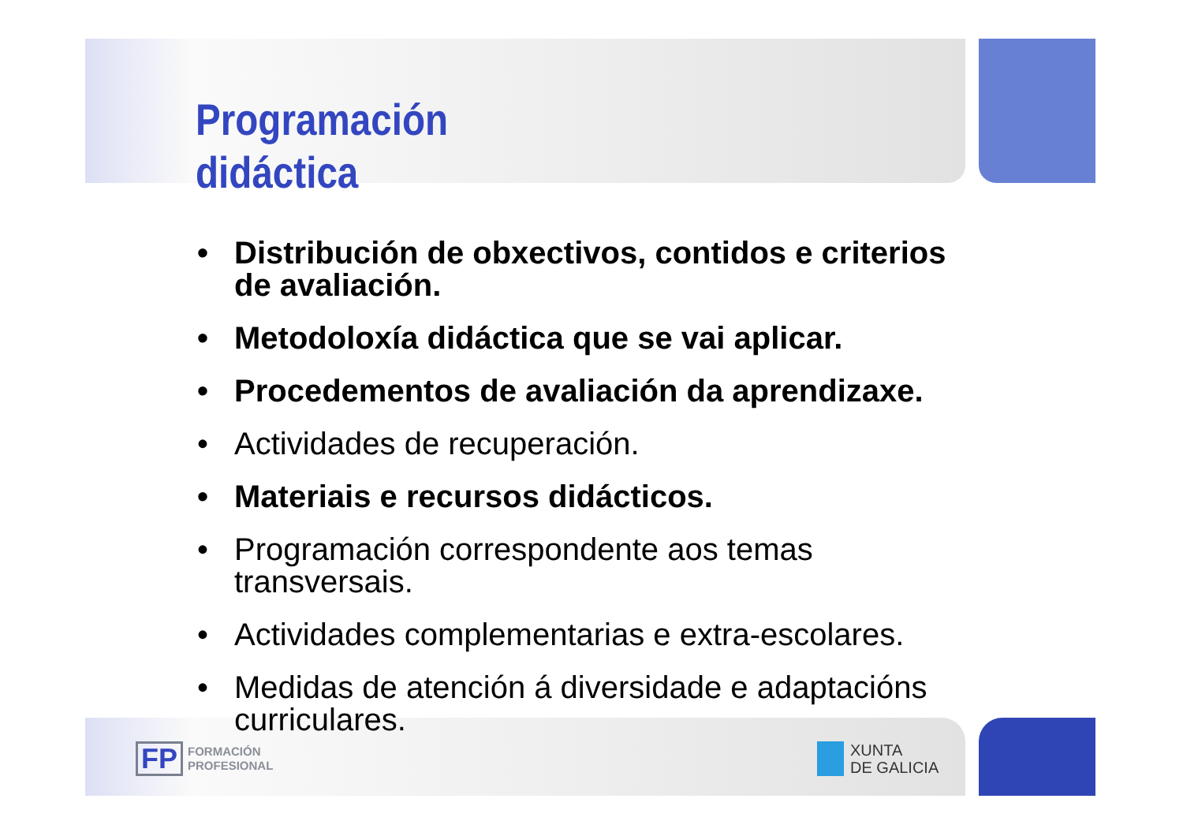Programación
didáctica
• Distribución de obxectivos, contidos e criterios de avaliación.
• Metodoloxía didáctica que se vai aplicar.
• Procedementos de avaliación da aprendizaxe.
• Actividades de recuperación.
• Materiais e recursos didácticos.
• Programación correspondente aos temas transversais.
• Actividades complementarias e extra-escolares.
• Medidas de atención á diversidade e adaptacións curriculares.
FP
FORMACIÓN
PROFESIONAL
XUNTA
DE GALICIA